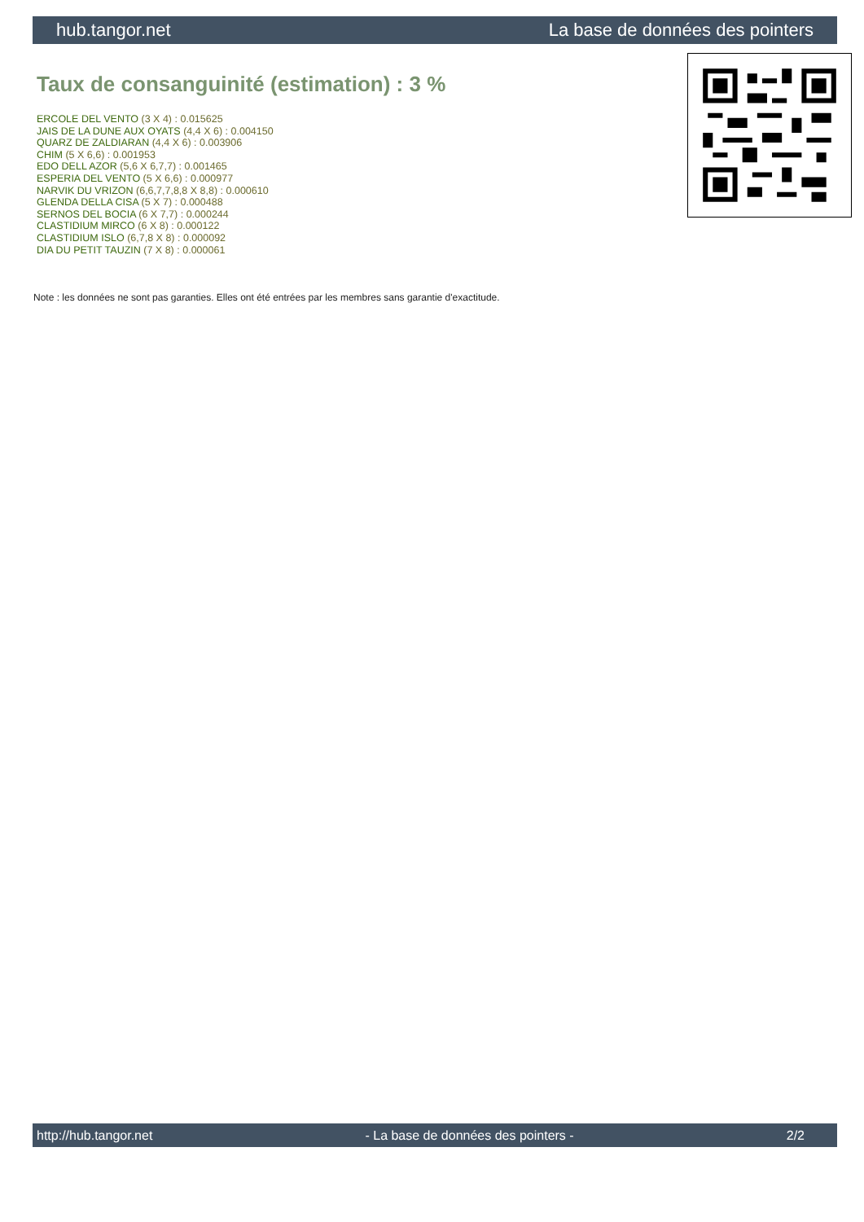hub.tangor.net La base de données des pointers
Taux de consanguinité (estimation) : 3 %
ERCOLE DEL VENTO (3 X 4) : 0.015625
JAIS DE LA DUNE AUX OYATS (4,4 X 6) : 0.004150
QUARZ DE ZALDIARAN (4,4 X 6) : 0.003906
CHIM (5 X 6,6) : 0.001953
EDO DELL AZOR (5,6 X 6,7,7) : 0.001465
ESPERIA DEL VENTO (5 X 6,6) : 0.000977
NARVIK DU VRIZON (6,6,7,7,8,8 X 8,8) : 0.000610
GLENDA DELLA CISA (5 X 7) : 0.000488
SERNOS DEL BOCIA (6 X 7,7) : 0.000244
CLASTIDIUM MIRCO (6 X 8) : 0.000122
CLASTIDIUM ISLO (6,7,8 X 8) : 0.000092
DIA DU PETIT TAUZIN (7 X 8) : 0.000061
Note : les données ne sont pas garanties. Elles ont été entrées par les membres sans garantie d'exactitude.
http://hub.tangor.net - La base de données des pointers - 2/2